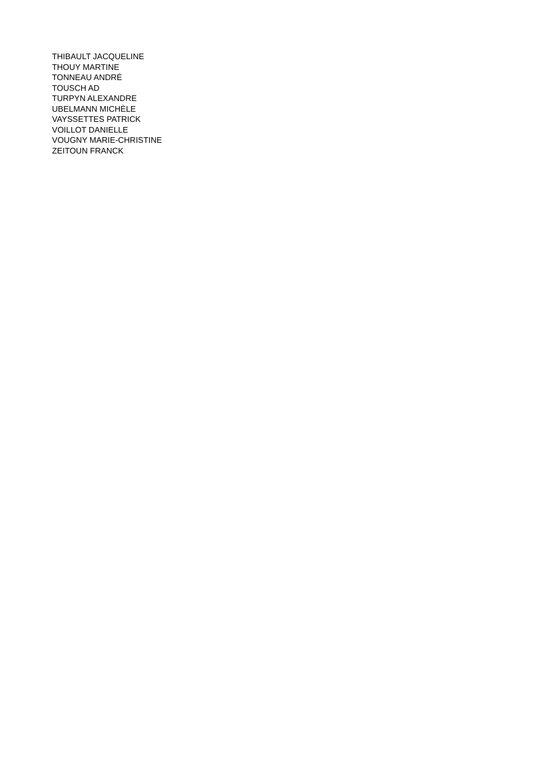THIBAULT JACQUELINE
THOUY MARTINE
TONNEAU ANDRÉ
TOUSCH AD
TURPYN ALEXANDRE
UBELMANN MICHÈLE
VAYSSETTES PATRICK
VOILLOT DANIELLE
VOUGNY MARIE-CHRISTINE
ZEITOUN FRANCK